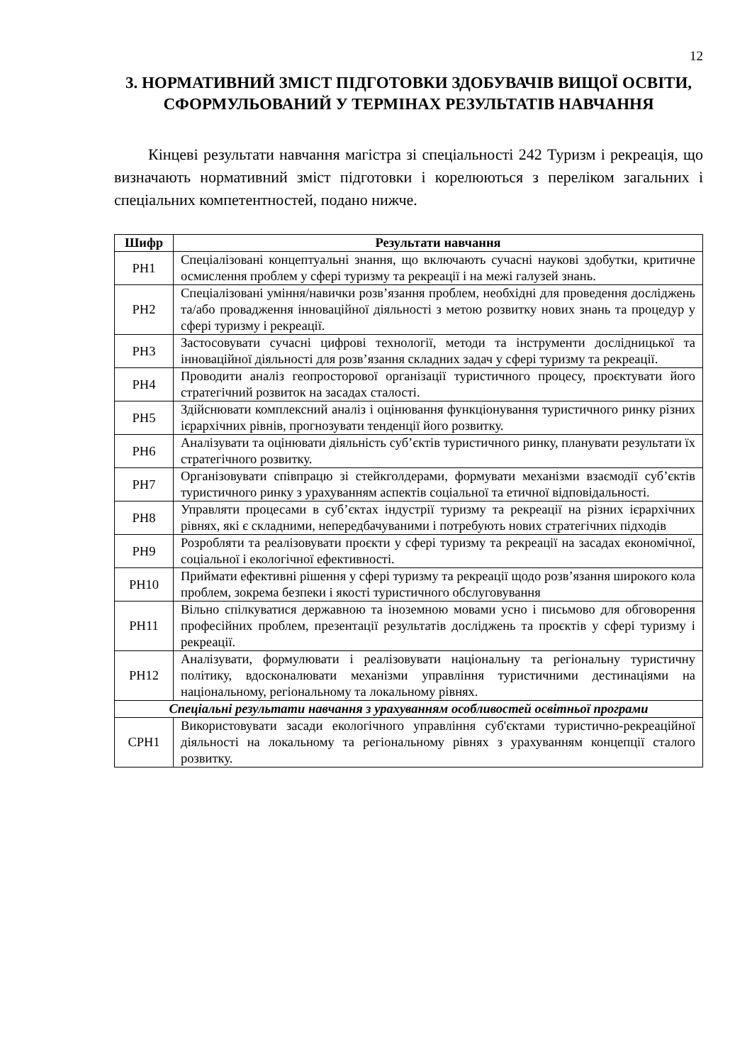12
3. НОРМАТИВНИЙ ЗМІСТ ПІДГОТОВКИ ЗДОБУВАЧІВ ВИЩОЇ ОСВІТИ, СФОРМУЛЬОВАНИЙ У ТЕРМІНАХ РЕЗУЛЬТАТІВ НАВЧАННЯ
Кінцеві результати навчання магістра зі спеціальності 242 Туризм і рекреація, що визначають нормативний зміст підготовки і корелюються з переліком загальних і спеціальних компетентностей, подано нижче.
| Шифр | Результати навчання |
| --- | --- |
| РН1 | Спеціалізовані концептуальні знання, що включають сучасні наукові здобутки, критичне осмислення проблем у сфері туризму та рекреації і на межі галузей знань. |
| РН2 | Спеціалізовані уміння/навички розв’язання проблем, необхідні для проведення досліджень та/або провадження інноваційної діяльності з метою розвитку нових знань та процедур у сфері туризму і рекреації. |
| РН3 | Застосовувати сучасні цифрові технології, методи та інструменти дослідницької та інноваційної діяльності для розв’язання складних задач у сфері туризму та рекреації. |
| РН4 | Проводити аналіз геопросторової організації туристичного процесу, проєктувати його стратегічний розвиток на засадах сталості. |
| РН5 | Здійснювати комплексний аналіз і оцінювання функціонування туристичного ринку різних ієрархічних рівнів, прогнозувати тенденції його розвитку. |
| РН6 | Аналізувати та оцінювати діяльність суб’єктів туристичного ринку, планувати результати їх стратегічного розвитку. |
| РН7 | Організовувати співпрацю зі стейкголдерами, формувати механізми взаємодії суб’єктів туристичного ринку з урахуванням аспектів соціальної та етичної відповідальності. |
| РН8 | Управляти процесами в суб’єктах індустрії туризму та рекреації на різних ієрархічних рівнях, які є складними, непередбачуваними і потребують нових стратегічних підходів |
| РН9 | Розробляти та реалізовувати проєкти у сфері туризму та рекреації на засадах економічної, соціальної і екологічної ефективності. |
| РН10 | Приймати ефективні рішення у сфері туризму та рекреації щодо розв’язання широкого кола проблем, зокрема безпеки і якості туристичного обслуговування |
| РН11 | Вільно спілкуватися державною та іноземною мовами усно і письмово для обговорення професійних проблем, презентації результатів досліджень та проєктів у сфері туризму і рекреації. |
| РН12 | Аналізувати, формулювати і реалізовувати національну та регіональну туристичну політику, вдосконалювати механізми управління туристичними дестинаціями на національному, регіональному та локальному рівнях. |
| Спеціальні результати навчання з урахуванням особливостей освітньої програми | |
| СРН1 | Використовувати засади екологічного управління суб'єктами туристично-рекреаційної діяльності на локальному та регіональному рівнях з урахуванням концепції сталого розвитку. |